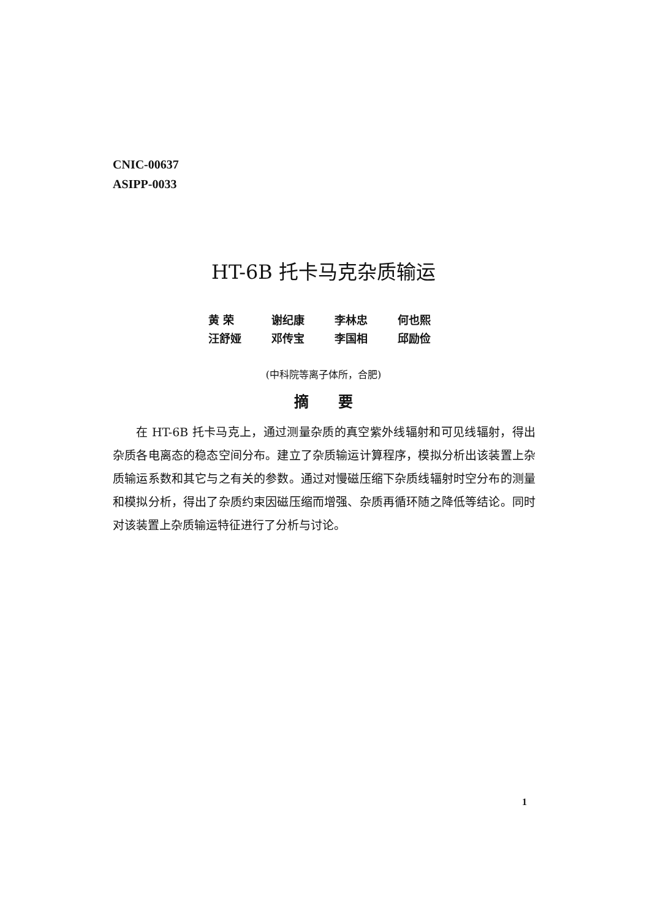CNIC-00637
ASIPP-0033
HT-6B 托卡马克杂质输运
| 黄 荣 | 谢纪康 | 李林忠 | 何也熙 |
| 汪舒娅 | 邓传宝 | 李国相 | 邱励俭 |
(中科院等离子体所，合肥)
摘　　要
  在 HT-6B 托卡马克上，通过测量杂质的真空紫外线辐射和可见线辐射，得出杂质各电离态的稳态空间分布。建立了杂质输运计算程序，模拟分析出该装置上杂质输运系数和其它与之有关的参数。通过对慢磁压缩下杂质线辐射时空分布的测量和模拟分析，得出了杂质约束因磁压缩而增强、杂质再循环随之降低等结论。同时对该装置上杂质输运特征进行了分析与讨论。
1